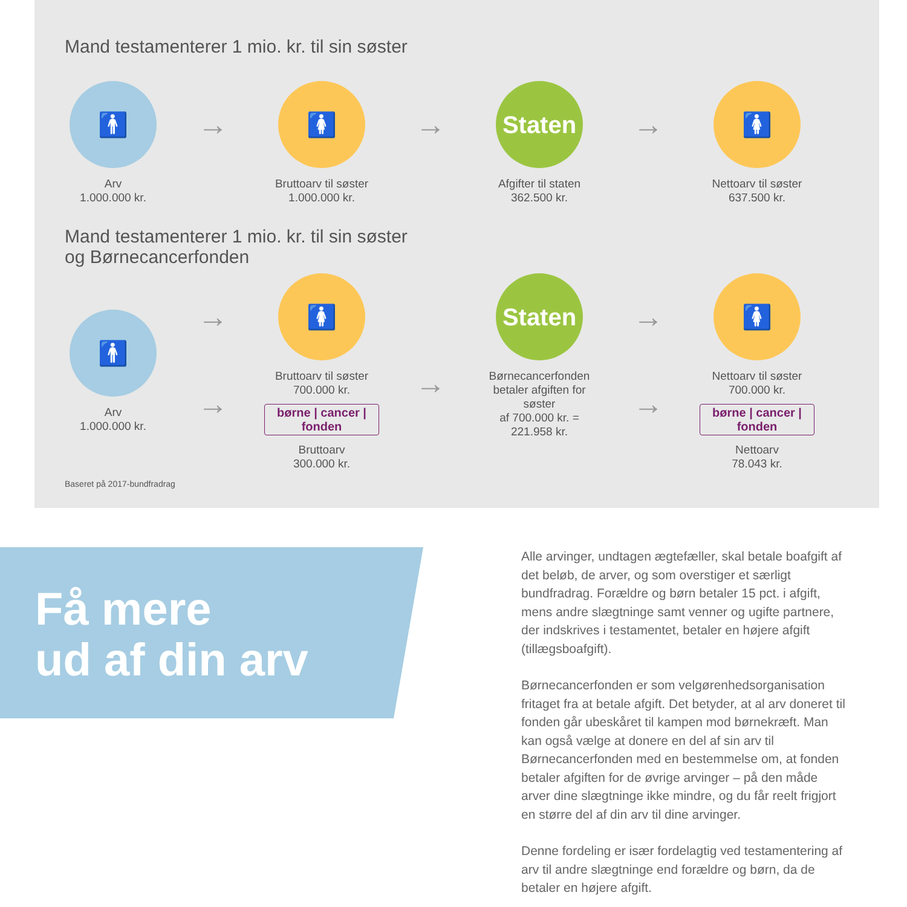Mand testamenterer 1 mio. kr. til sin søster
🚹
Arv
1.000.000 kr.
→
🚺
Bruttoarv til søster
1.000.000 kr.
→
Staten
Afgifter til staten
362.500 kr.
→
🚺
Nettoarv til søster
637.500 kr.
Mand testamenterer 1 mio. kr. til sin søster
og Børnecancerfonden
🚹
Arv
1.000.000 kr.
→
→
🚺
Bruttoarv til søster
700.000 kr.
børne | cancer | fonden
Bruttoarv
300.000 kr.
→
Staten
Børnecancerfonden betaler afgiften for søster
af 700.000 kr. =
221.958 kr.
→
→
🚺
Nettoarv til søster
700.000 kr.
børne | cancer | fonden
Nettoarv
78.043 kr.
Baseret på 2017-bundfradrag
Få mere
ud af din arv
Alle arvinger, undtagen ægtefæller, skal betale boafgift af det beløb, de arver, og som overstiger et særligt bundfradrag. Forældre og børn betaler 15 pct. i afgift, mens andre slægtninge samt venner og ugifte partnere, der indskrives i testamentet, betaler en højere afgift (tillægsboafgift).
Børnecancerfonden er som velgørenhedsorganisation fritaget fra at betale afgift. Det betyder, at al arv doneret til fonden går ubeskåret til kampen mod børnekræft. Man kan også vælge at donere en del af sin arv til Børnecancerfonden med en bestemmelse om, at fonden betaler afgiften for de øvrige arvinger – på den måde arver dine slægtninge ikke mindre, og du får reelt frigjort en større del af din arv til dine arvinger.
Denne fordeling er især fordelagtig ved testamentering af arv til andre slægtninge end forældre og børn, da de betaler en højere afgift.